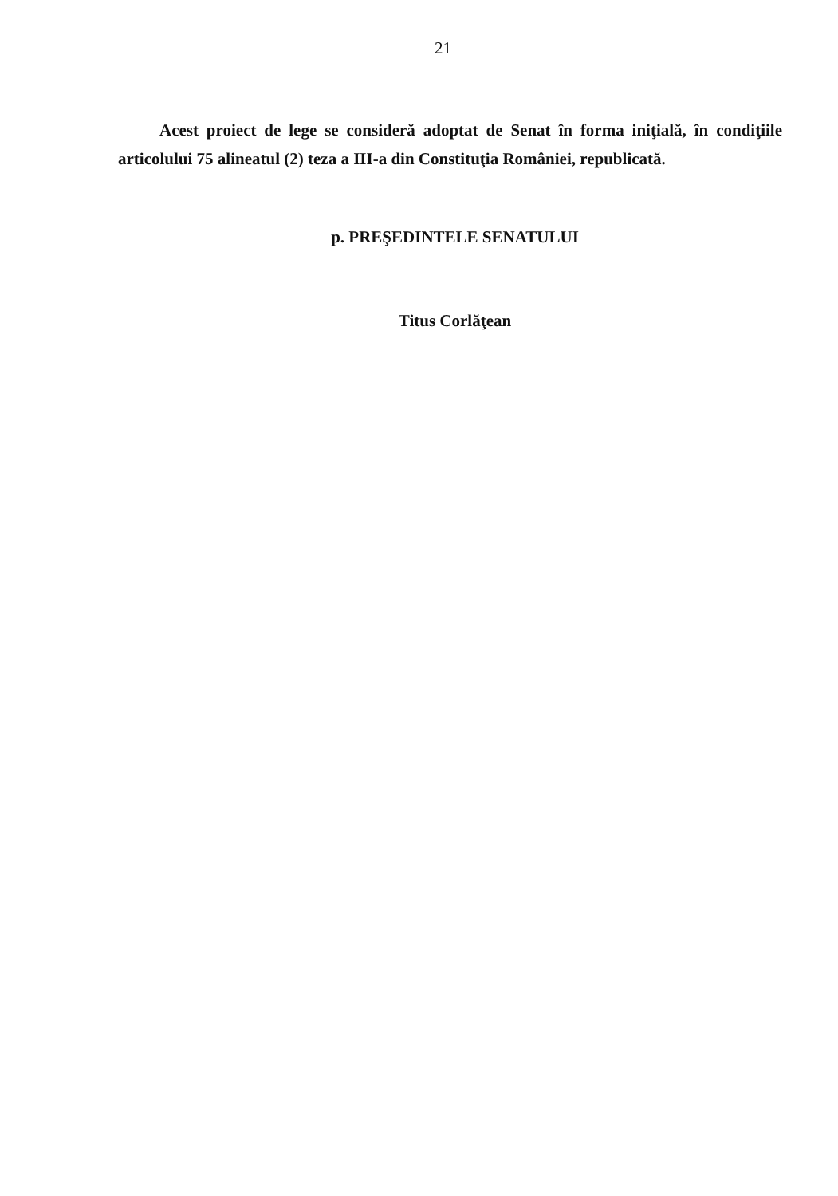21
Acest proiect de lege se consideră adoptat de Senat în forma iniţială, în condiţiile articolului 75 alineatul (2) teza a III-a din Constituţia României, republicată.
p. PREŞEDINTELE SENATULUI
Titus Corlăţean